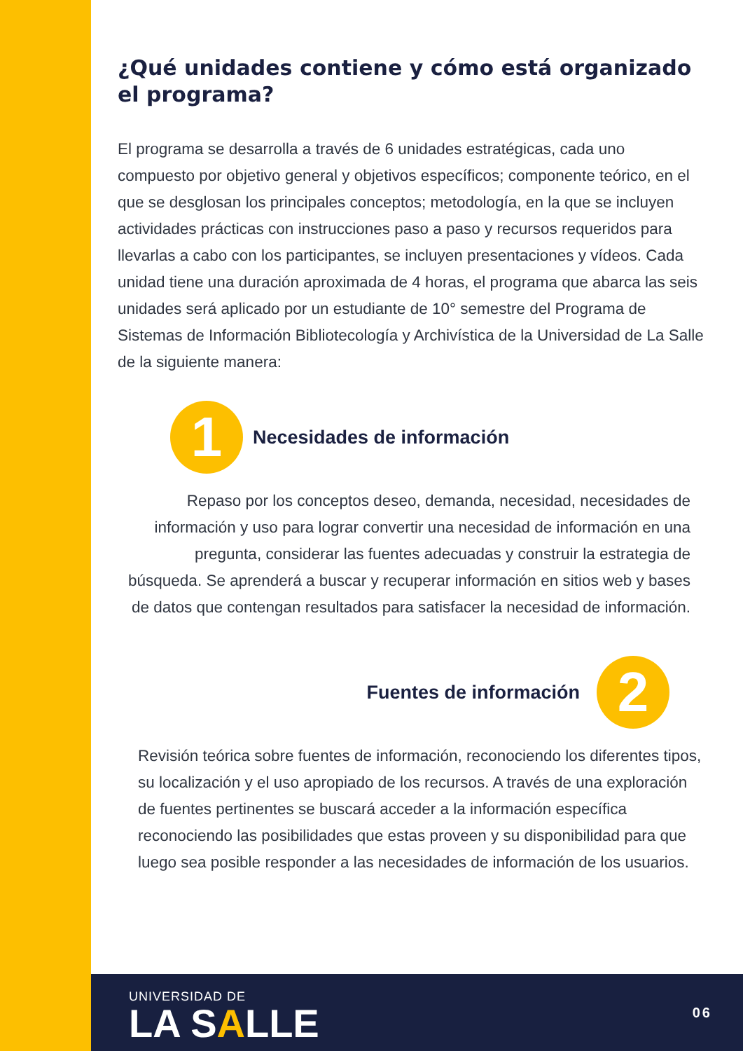¿Qué unidades contiene y cómo está organizado el programa?
El programa se desarrolla a través de 6 unidades estratégicas, cada uno compuesto por objetivo general y objetivos específicos; componente teórico, en el que se desglosan los principales conceptos; metodología, en la que se incluyen actividades prácticas con instrucciones paso a paso y recursos requeridos para llevarlas a cabo con los participantes, se incluyen presentaciones y vídeos. Cada unidad tiene una duración aproximada de 4 horas, el programa que abarca las seis unidades será aplicado por un estudiante de 10° semestre del Programa de Sistemas de Información Bibliotecología y Archivística de la Universidad de La Salle de la siguiente manera:
1
Necesidades de información
Repaso por los conceptos deseo, demanda, necesidad, necesidades de información y uso para lograr convertir una necesidad de información en una pregunta, considerar las fuentes adecuadas y construir la estrategia de búsqueda. Se aprenderá a buscar y recuperar información en sitios web y bases de datos que contengan resultados para satisfacer la necesidad de información.
Fuentes de información
2
Revisión teórica sobre fuentes de información, reconociendo los diferentes tipos, su localización y el uso apropiado de los recursos. A través de una exploración de fuentes pertinentes se buscará acceder a la información específica reconociendo las posibilidades que estas proveen y su disponibilidad para que luego sea posible responder a las necesidades de información de los usuarios.
UNIVERSIDAD DE
LA SALLE
06